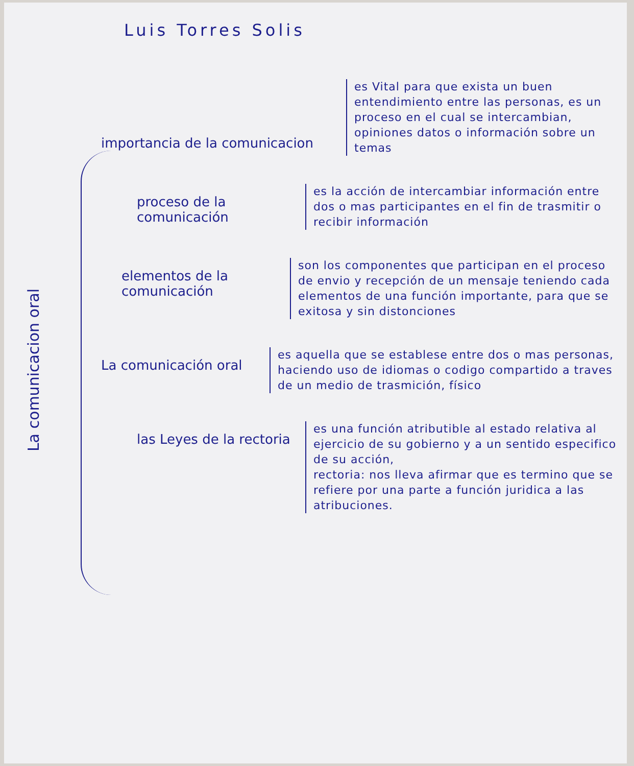Luis Torres Solis
La comunicacion oral
importancia de la comunicacion
es Vital para que exista un buen entendimiento entre las personas, es un proceso en el cual se intercambian, opiniones datos o información sobre un temas
proceso de la comunicación
es la acción de intercambiar información entre dos o mas participantes en el fin de trasmitir o recibir información
elementos de la comunicación
son los componentes que participan en el proceso de envio y recepción de un mensaje teniendo cada elementos de una función importante, para que se exitosa y sin distonciones
La comunicación oral
es aquella que se establese entre dos o mas personas, haciendo uso de idiomas o codigo compartido a traves de un medio de trasmición, físico
las Leyes de la rectoria
es una función atributible al estado relativa al ejercicio de su gobierno y a un sentido especifico de su acción,
rectoria: nos lleva afirmar que es termino que se refiere por una parte a función juridica a las atribuciones.